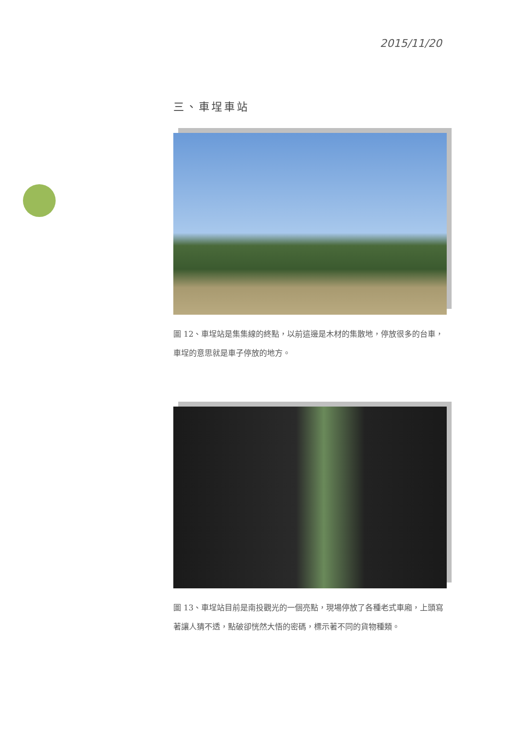2015/11/20
三、車埕車站
圖 12、車埕站是集集線的終點，以前這邊是木材的集散地，停放很多的台車，車埕的意思就是車子停放的地方。
圖 13、車埕站目前是南投觀光的一個亮點，現場停放了各種老式車廂，上頭寫著讓人猜不透，點破卻恍然大悟的密碼，標示著不同的貨物種類。